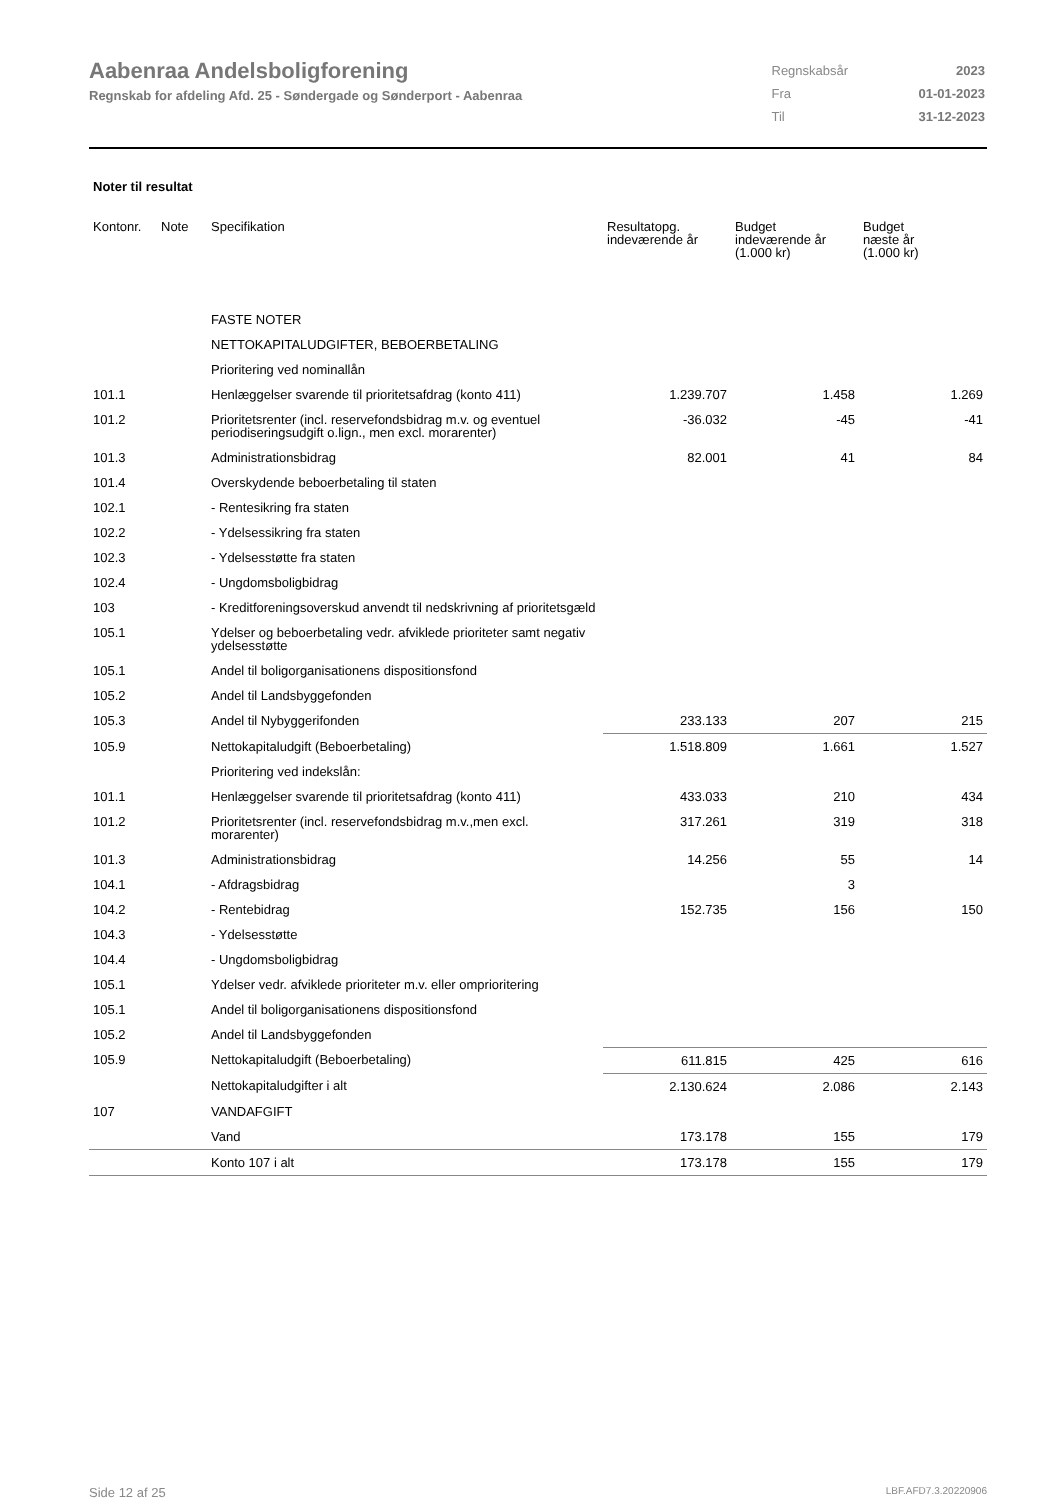Aabenraa Andelsboligforening
Regnskab for afdeling Afd. 25 - Søndergade og Sønderport - Aabenraa
| Regnskabsår | 2023 |
| Fra | 01-01-2023 |
| Til | 31-12-2023 |
Noter til resultat
| Kontonr. | Note | Specifikation | Resultatopg. indeværende år | Budget indeværende år (1.000 kr) | Budget næste år (1.000 kr) |
| --- | --- | --- | --- | --- | --- |
| | | FASTE NOTER | | | |
| | | NETTOKAPITALUDGIFTER, BEBOERBETALING | | | |
| | | Prioritering ved nominallån | | | |
| 101.1 | | Henlæggelser svarende til prioritetsafdrag (konto 411) | 1.239.707 | 1.458 | 1.269 |
| 101.2 | | Prioritetsrenter (incl. reservefondsbidrag m.v. og eventuel periodiseringsudgift o.lign., men excl. morarenter) | -36.032 | -45 | -41 |
| 101.3 | | Administrationsbidrag | 82.001 | 41 | 84 |
| 101.4 | | Overskydende beboerbetaling til staten | | | |
| 102.1 | | - Rentesikring fra staten | | | |
| 102.2 | | - Ydelsessikring fra staten | | | |
| 102.3 | | - Ydelsesstøtte fra staten | | | |
| 102.4 | | - Ungdomsboligbidrag | | | |
| 103 | | - Kreditforeningsoverskud anvendt til nedskrivning af prioritetsgæld | | | |
| 105.1 | | Ydelser og beboerbetaling vedr. afviklede prioriteter samt negativ ydelsesstøtte | | | |
| 105.1 | | Andel til boligorganisationens dispositionsfond | | | |
| 105.2 | | Andel til Landsbyggefonden | | | |
| 105.3 | | Andel til Nybyggerifonden | 233.133 | 207 | 215 |
| 105.9 | | Nettokapitaludgift (Beboerbetaling) | 1.518.809 | 1.661 | 1.527 |
| | | Prioritering ved indekslån: | | | |
| 101.1 | | Henlæggelser svarende til prioritetsafdrag (konto 411) | 433.033 | 210 | 434 |
| 101.2 | | Prioritetsrenter (incl. reservefondsbidrag m.v.,men excl. morarenter) | 317.261 | 319 | 318 |
| 101.3 | | Administrationsbidrag | 14.256 | 55 | 14 |
| 104.1 | | - Afdragsbidrag | | 3 | |
| 104.2 | | - Rentebidrag | 152.735 | 156 | 150 |
| 104.3 | | - Ydelsesstøtte | | | |
| 104.4 | | - Ungdomsboligbidrag | | | |
| 105.1 | | Ydelser vedr. afviklede prioriteter m.v. eller omprioritering | | | |
| 105.1 | | Andel til boligorganisationens dispositionsfond | | | |
| 105.2 | | Andel til Landsbyggefonden | | | |
| 105.9 | | Nettokapitaludgift (Beboerbetaling) | 611.815 | 425 | 616 |
| | | Nettokapitaludgifter i alt | 2.130.624 | 2.086 | 2.143 |
| 107 | | VANDAFGIFT | | | |
| | | Vand | 173.178 | 155 | 179 |
| | | Konto 107 i alt | 173.178 | 155 | 179 |
Side 12 af 25 LBF.AFD7.3.20220906